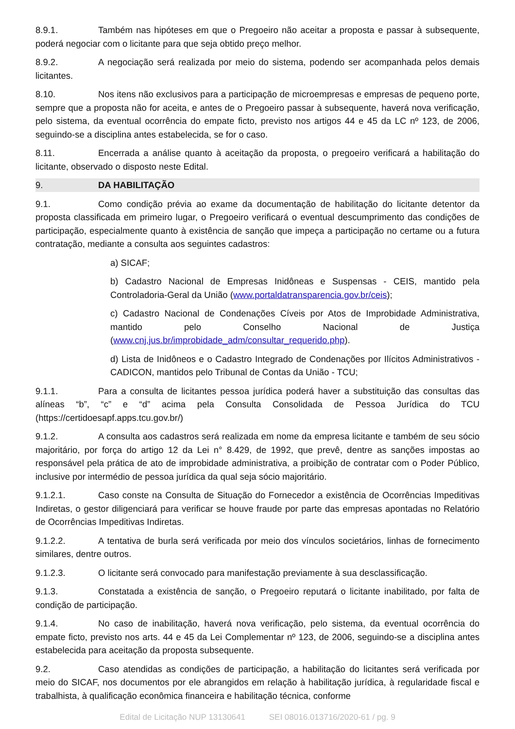8.9.1. Também nas hipóteses em que o Pregoeiro não aceitar a proposta e passar à subsequente, poderá negociar com o licitante para que seja obtido preço melhor.
8.9.2. A negociação será realizada por meio do sistema, podendo ser acompanhada pelos demais licitantes.
8.10. Nos itens não exclusivos para a participação de microempresas e empresas de pequeno porte, sempre que a proposta não for aceita, e antes de o Pregoeiro passar à subsequente, haverá nova verificação, pelo sistema, da eventual ocorrência do empate ficto, previsto nos artigos 44 e 45 da LC nº 123, de 2006, seguindo-se a disciplina antes estabelecida, se for o caso.
8.11. Encerrada a análise quanto à aceitação da proposta, o pregoeiro verificará a habilitação do licitante, observado o disposto neste Edital.
9. DA HABILITAÇÃO
9.1. Como condição prévia ao exame da documentação de habilitação do licitante detentor da proposta classificada em primeiro lugar, o Pregoeiro verificará o eventual descumprimento das condições de participação, especialmente quanto à existência de sanção que impeça a participação no certame ou a futura contratação, mediante a consulta aos seguintes cadastros:
a) SICAF;
b) Cadastro Nacional de Empresas Inidôneas e Suspensas - CEIS, mantido pela Controladoria-Geral da União (www.portaldatransparencia.gov.br/ceis);
c) Cadastro Nacional de Condenações Cíveis por Atos de Improbidade Administrativa, mantido pelo Conselho Nacional de Justiça (www.cnj.jus.br/improbidade_adm/consultar_requerido.php).
d) Lista de Inidôneos e o Cadastro Integrado de Condenações por Ilícitos Administrativos - CADICON, mantidos pelo Tribunal de Contas da União - TCU;
9.1.1. Para a consulta de licitantes pessoa jurídica poderá haver a substituição das consultas das alíneas “b”, “c” e “d” acima pela Consulta Consolidada de Pessoa Jurídica do TCU (https://certidoesapf.apps.tcu.gov.br/)
9.1.2. A consulta aos cadastros será realizada em nome da empresa licitante e também de seu sócio majoritário, por força do artigo 12 da Lei n° 8.429, de 1992, que prevê, dentre as sanções impostas ao responsável pela prática de ato de improbidade administrativa, a proibição de contratar com o Poder Público, inclusive por intermédio de pessoa jurídica da qual seja sócio majoritário.
9.1.2.1. Caso conste na Consulta de Situação do Fornecedor a existência de Ocorrências Impeditivas Indiretas, o gestor diligenciará para verificar se houve fraude por parte das empresas apontadas no Relatório de Ocorrências Impeditivas Indiretas.
9.1.2.2. A tentativa de burla será verificada por meio dos vínculos societários, linhas de fornecimento similares, dentre outros.
9.1.2.3. O licitante será convocado para manifestação previamente à sua desclassificação.
9.1.3. Constatada a existência de sanção, o Pregoeiro reputará o licitante inabilitado, por falta de condição de participação.
9.1.4. No caso de inabilitação, haverá nova verificação, pelo sistema, da eventual ocorrência do empate ficto, previsto nos arts. 44 e 45 da Lei Complementar nº 123, de 2006, seguindo-se a disciplina antes estabelecida para aceitação da proposta subsequente.
9.2. Caso atendidas as condições de participação, a habilitação do licitantes será verificada por meio do SICAF, nos documentos por ele abrangidos em relação à habilitação jurídica, à regularidade fiscal e trabalhista, à qualificação econômica financeira e habilitação técnica, conforme
Edital de Licitação NUP 13130641 SEI 08016.013716/2020-61 / pg. 9